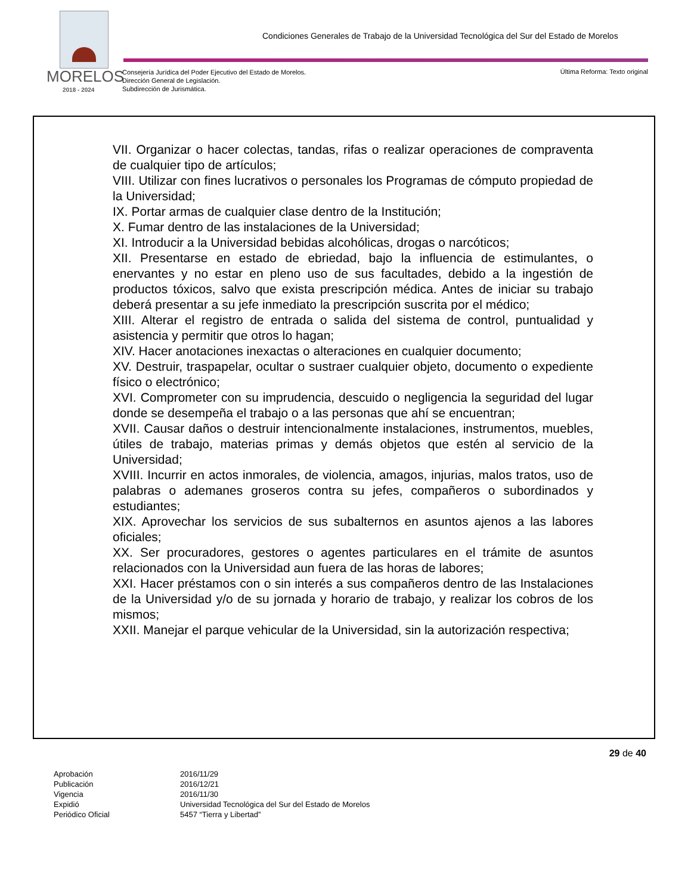Condiciones Generales de Trabajo de la Universidad Tecnológica del Sur del Estado de Morelos
MORELOS
2018 - 2024
Consejería Jurídica del Poder Ejecutivo del Estado de Morelos.
Dirección General de Legislación.
Subdirección de Jurismática.
Última Reforma: Texto original
VII. Organizar o hacer colectas, tandas, rifas o realizar operaciones de compraventa de cualquier tipo de artículos;
VIII. Utilizar con fines lucrativos o personales los Programas de cómputo propiedad de la Universidad;
IX. Portar armas de cualquier clase dentro de la Institución;
X. Fumar dentro de las instalaciones de la Universidad;
XI. Introducir a la Universidad bebidas alcohólicas, drogas o narcóticos;
XII. Presentarse en estado de ebriedad, bajo la influencia de estimulantes, o enervantes y no estar en pleno uso de sus facultades, debido a la ingestión de productos tóxicos, salvo que exista prescripción médica. Antes de iniciar su trabajo deberá presentar a su jefe inmediato la prescripción suscrita por el médico;
XIII. Alterar el registro de entrada o salida del sistema de control, puntualidad y asistencia y permitir que otros lo hagan;
XIV. Hacer anotaciones inexactas o alteraciones en cualquier documento;
XV. Destruir, traspapelar, ocultar o sustraer cualquier objeto, documento o expediente físico o electrónico;
XVI. Comprometer con su imprudencia, descuido o negligencia la seguridad del lugar donde se desempeña el trabajo o a las personas que ahí se encuentran;
XVII. Causar daños o destruir intencionalmente instalaciones, instrumentos, muebles, útiles de trabajo, materias primas y demás objetos que estén al servicio de la Universidad;
XVIII. Incurrir en actos inmorales, de violencia, amagos, injurias, malos tratos, uso de palabras o ademanes groseros contra su jefes, compañeros o subordinados y estudiantes;
XIX. Aprovechar los servicios de sus subalternos en asuntos ajenos a las labores oficiales;
XX. Ser procuradores, gestores o agentes particulares en el trámite de asuntos relacionados con la Universidad aun fuera de las horas de labores;
XXI. Hacer préstamos con o sin interés a sus compañeros dentro de las Instalaciones de la Universidad y/o de su jornada y horario de trabajo, y realizar los cobros de los mismos;
XXII. Manejar el parque vehicular de la Universidad, sin la autorización respectiva;
29 de 40
| Aprobación | 2016/11/29 |
| Publicación | 2016/12/21 |
| Vigencia | 2016/11/30 |
| Expidió | Universidad Tecnológica del Sur del Estado de Morelos |
| Periódico Oficial | 5457 “Tierra y Libertad” |